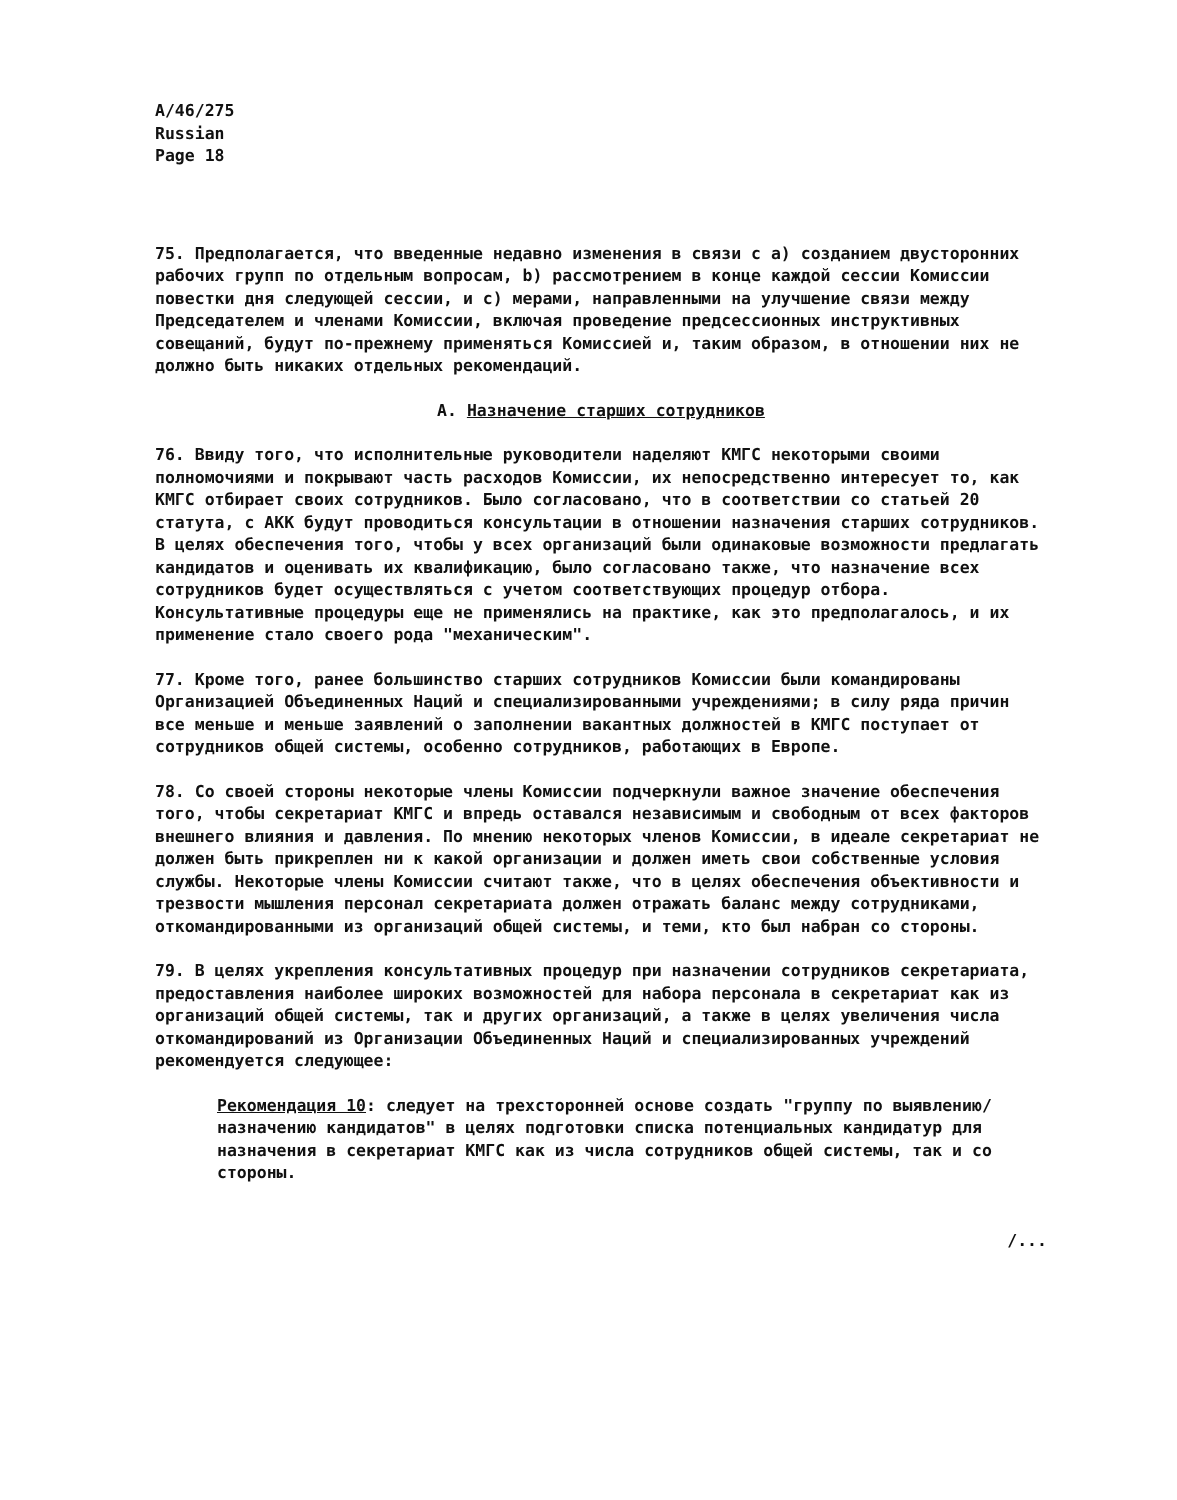A/46/275
Russian
Page 18
75. Предполагается, что введенные недавно изменения в связи с a) созданием двусторонних рабочих групп по отдельным вопросам, b) рассмотрением в конце каждой сессии Комиссии повестки дня следующей сессии, и c) мерами, направленными на улучшение связи между Председателем и членами Комиссии, включая проведение предсессионных инструктивных совещаний, будут по-прежнему применяться Комиссией и, таким образом, в отношении них не должно быть никаких отдельных рекомендаций.
A. Назначение старших сотрудников
76. Ввиду того, что исполнительные руководители наделяют КМГС некоторыми своими полномочиями и покрывают часть расходов Комиссии, их непосредственно интересует то, как КМГС отбирает своих сотрудников. Было согласовано, что в соответствии со статьей 20 статута, с АКК будут проводиться консультации в отношении назначения старших сотрудников. В целях обеспечения того, чтобы у всех организаций были одинаковые возможности предлагать кандидатов и оценивать их квалификацию, было согласовано также, что назначение всех сотрудников будет осуществляться с учетом соответствующих процедур отбора. Консультативные процедуры еще не применялись на практике, как это предполагалось, и их применение стало своего рода "механическим".
77. Кроме того, ранее большинство старших сотрудников Комиссии были командированы Организацией Объединенных Наций и специализированными учреждениями; в силу ряда причин все меньше и меньше заявлений о заполнении вакантных должностей в КМГС поступает от сотрудников общей системы, особенно сотрудников, работающих в Европе.
78. Со своей стороны некоторые члены Комиссии подчеркнули важное значение обеспечения того, чтобы секретариат КМГС и впредь оставался независимым и свободным от всех факторов внешнего влияния и давления. По мнению некоторых членов Комиссии, в идеале секретариат не должен быть прикреплен ни к какой организации и должен иметь свои собственные условия службы. Некоторые члены Комиссии считают также, что в целях обеспечения объективности и трезвости мышления персонал секретариата должен отражать баланс между сотрудниками, откомандированными из организаций общей системы, и теми, кто был набран со стороны.
79. В целях укрепления консультативных процедур при назначении сотрудников секретариата, предоставления наиболее широких возможностей для набора персонала в секретариат как из организаций общей системы, так и других организаций, а также в целях увеличения числа откомандирований из Организации Объединенных Наций и специализированных учреждений рекомендуется следующее:
Рекомендация 10: следует на трехсторонней основе создать "группу по выявлению/назначению кандидатов" в целях подготовки списка потенциальных кандидатур для назначения в секретариат КМГС как из числа сотрудников общей системы, так и со стороны.
/...